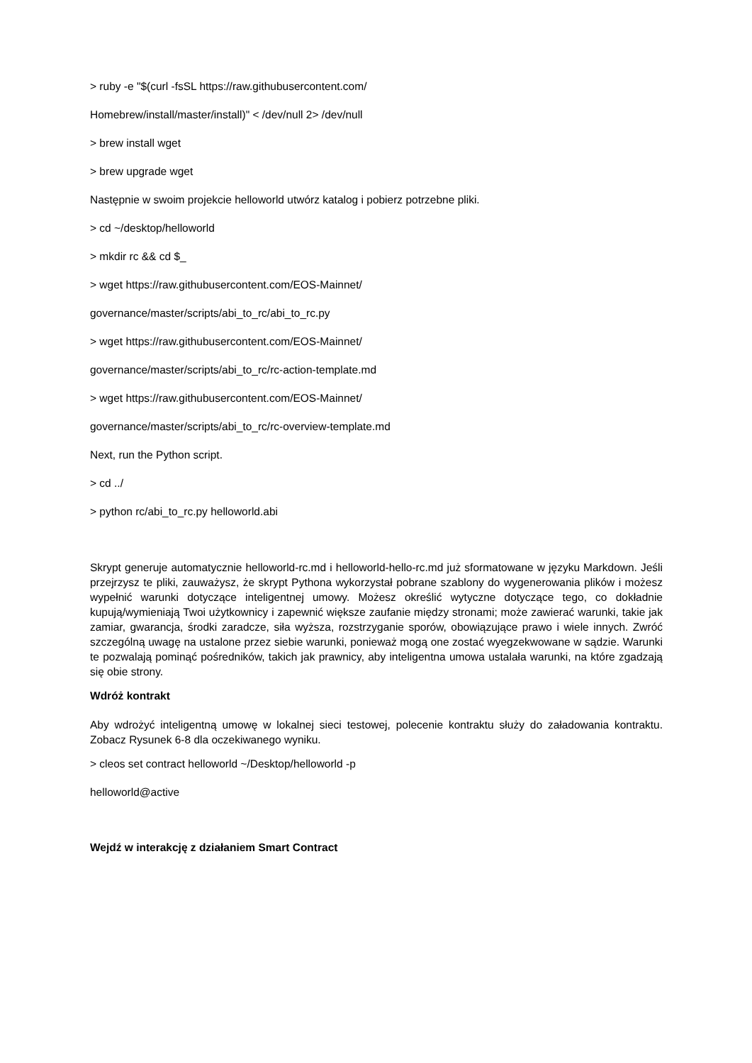> ruby -e "$(curl -fsSL https://raw.githubusercontent.com/
Homebrew/install/master/install)" < /dev/null 2> /dev/null
> brew install wget
> brew upgrade wget
Następnie w swoim projekcie helloworld utwórz katalog i pobierz potrzebne pliki.
> cd ~/desktop/helloworld
> mkdir rc && cd $_
> wget https://raw.githubusercontent.com/EOS-Mainnet/
governance/master/scripts/abi_to_rc/abi_to_rc.py
> wget https://raw.githubusercontent.com/EOS-Mainnet/
governance/master/scripts/abi_to_rc/rc-action-template.md
> wget https://raw.githubusercontent.com/EOS-Mainnet/
governance/master/scripts/abi_to_rc/rc-overview-template.md
Next, run the Python script.
> cd ../
> python rc/abi_to_rc.py helloworld.abi
Skrypt generuje automatycznie helloworld-rc.md i helloworld-hello-rc.md już sformatowane w języku Markdown. Jeśli przejrzysz te pliki, zauważysz, że skrypt Pythona wykorzystał pobrane szablony do wygenerowania plików i możesz wypełnić warunki dotyczące inteligentnej umowy. Możesz określić wytyczne dotyczące tego, co dokładnie kupują/wymieniają Twoi użytkownicy i zapewnić większe zaufanie między stronami; może zawierać warunki, takie jak zamiar, gwarancja, środki zaradcze, siła wyższa, rozstrzyganie sporów, obowiązujące prawo i wiele innych. Zwróć szczególną uwagę na ustalone przez siebie warunki, ponieważ mogą one zostać wyegzekwowane w sądzie. Warunki te pozwalają pominąć pośredników, takich jak prawnicy, aby inteligentna umowa ustalała warunki, na które zgadzają się obie strony.
Wdróż kontrakt
Aby wdrożyć inteligentną umowę w lokalnej sieci testowej, polecenie kontraktu służy do załadowania kontraktu. Zobacz Rysunek 6-8 dla oczekiwanego wyniku.
> cleos set contract helloworld ~/Desktop/helloworld -p
helloworld@active
Wejdź w interakcję z działaniem Smart Contract